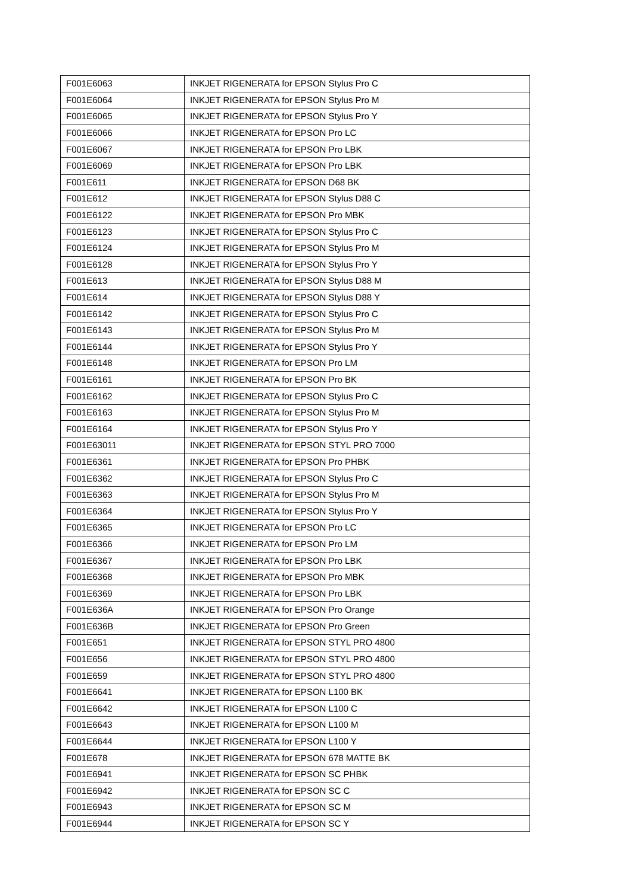| F001E6063 | INKJET RIGENERATA for EPSON Stylus Pro C |
| F001E6064 | INKJET RIGENERATA for EPSON Stylus Pro M |
| F001E6065 | INKJET RIGENERATA for EPSON Stylus Pro Y |
| F001E6066 | INKJET RIGENERATA for EPSON Pro LC |
| F001E6067 | INKJET RIGENERATA for EPSON Pro LBK |
| F001E6069 | INKJET RIGENERATA for EPSON Pro LBK |
| F001E611 | INKJET RIGENERATA for EPSON D68 BK |
| F001E612 | INKJET RIGENERATA for EPSON Stylus D88 C |
| F001E6122 | INKJET RIGENERATA for EPSON Pro MBK |
| F001E6123 | INKJET RIGENERATA for EPSON Stylus Pro C |
| F001E6124 | INKJET RIGENERATA for EPSON Stylus Pro M |
| F001E6128 | INKJET RIGENERATA for EPSON Stylus Pro Y |
| F001E613 | INKJET RIGENERATA for EPSON Stylus D88 M |
| F001E614 | INKJET RIGENERATA for EPSON Stylus D88 Y |
| F001E6142 | INKJET RIGENERATA for EPSON Stylus Pro C |
| F001E6143 | INKJET RIGENERATA for EPSON Stylus Pro M |
| F001E6144 | INKJET RIGENERATA for EPSON Stylus Pro Y |
| F001E6148 | INKJET RIGENERATA for EPSON Pro LM |
| F001E6161 | INKJET RIGENERATA for EPSON Pro BK |
| F001E6162 | INKJET RIGENERATA for EPSON Stylus Pro C |
| F001E6163 | INKJET RIGENERATA for EPSON Stylus Pro M |
| F001E6164 | INKJET RIGENERATA for EPSON Stylus Pro Y |
| F001E63011 | INKJET RIGENERATA for EPSON STYL PRO 7000 |
| F001E6361 | INKJET RIGENERATA for EPSON Pro PHBK |
| F001E6362 | INKJET RIGENERATA for EPSON Stylus Pro C |
| F001E6363 | INKJET RIGENERATA for EPSON Stylus Pro M |
| F001E6364 | INKJET RIGENERATA for EPSON Stylus Pro Y |
| F001E6365 | INKJET RIGENERATA for EPSON Pro LC |
| F001E6366 | INKJET RIGENERATA for EPSON Pro LM |
| F001E6367 | INKJET RIGENERATA for EPSON Pro LBK |
| F001E6368 | INKJET RIGENERATA for EPSON Pro MBK |
| F001E6369 | INKJET RIGENERATA for EPSON Pro LBK |
| F001E636A | INKJET RIGENERATA for EPSON Pro Orange |
| F001E636B | INKJET RIGENERATA for EPSON Pro Green |
| F001E651 | INKJET RIGENERATA for EPSON STYL PRO 4800 |
| F001E656 | INKJET RIGENERATA for EPSON STYL PRO 4800 |
| F001E659 | INKJET RIGENERATA for EPSON STYL PRO 4800 |
| F001E6641 | INKJET RIGENERATA for EPSON L100 BK |
| F001E6642 | INKJET RIGENERATA for EPSON L100 C |
| F001E6643 | INKJET RIGENERATA for EPSON L100 M |
| F001E6644 | INKJET RIGENERATA for EPSON L100 Y |
| F001E678 | INKJET RIGENERATA for EPSON 678 MATTE BK |
| F001E6941 | INKJET RIGENERATA for EPSON SC PHBK |
| F001E6942 | INKJET RIGENERATA for EPSON SC C |
| F001E6943 | INKJET RIGENERATA for EPSON SC M |
| F001E6944 | INKJET RIGENERATA for EPSON SC Y |